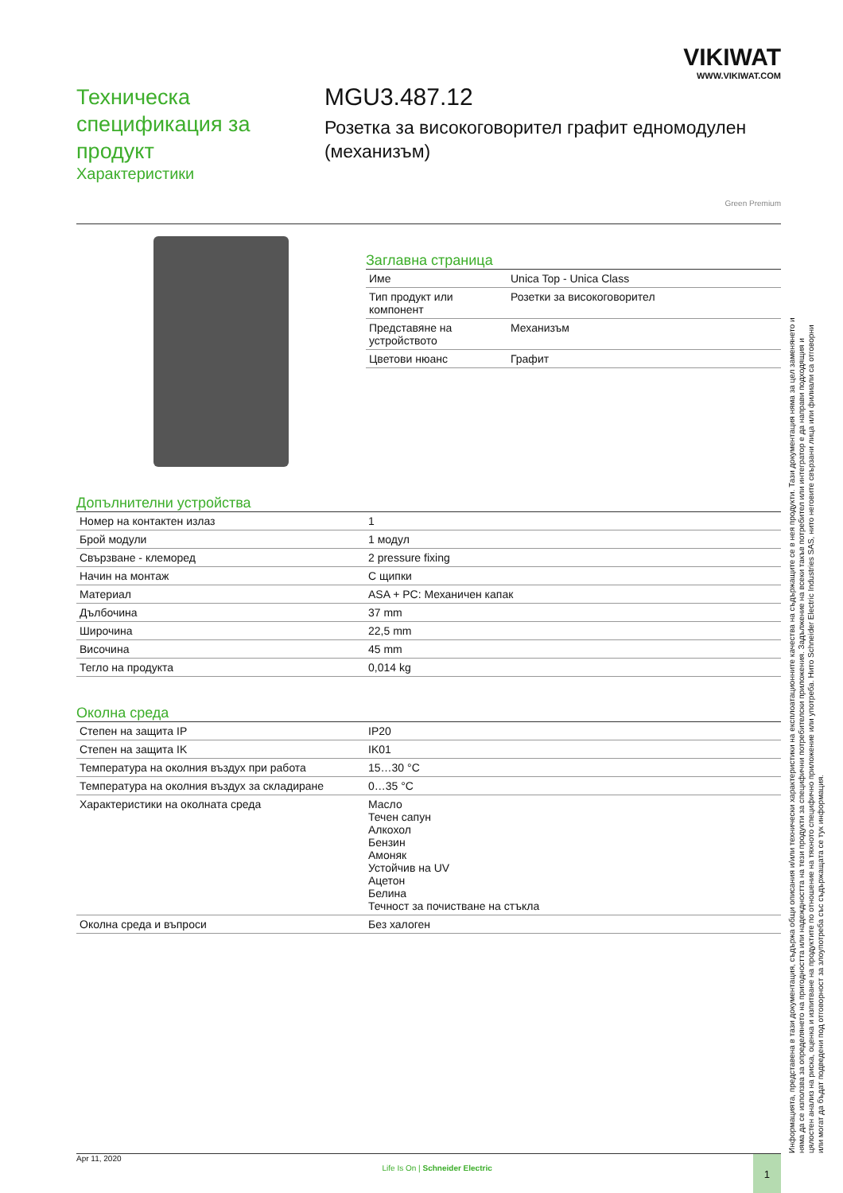VIKIWAT
WWW.VIKIWAT.COM
Техническа спецификация за продукт
Характеристики
MGU3.487.12
Розетка за високоговорител графит едномодулен (механизъм)
Green Premium
Заглавна страница
| Име | Unica Top - Unica Class |
| Тип продукт или компонент | Розетки за високоговорител |
| Представяне на устройството | Механизъм |
| Цветови нюанс | Графит |
Допълнителни устройства
| Номер на контактен излаз | 1 |
| Брой модули | 1 модул |
| Свързване - клеморед | 2 pressure fixing |
| Начин на монтаж | С щипки |
| Материал | ASA + PC: Механичен капак |
| Дълбочина | 37 mm |
| Широчина | 22,5 mm |
| Височина | 45 mm |
| Тегло на продукта | 0,014 kg |
Околна среда
| Степен на защита IP | IP20 |
| Степен на защита IK | IK01 |
| Температура на околния въздух при работа | 15…30 °C |
| Температура на околния въздух за складиране | 0…35 °C |
| Характеристики на околната среда | Масло Течен сапун Алкохол Бензин Амоняк Устойчив на UV Ацетон Белина Течност за почистване на стъкла |
| Околна среда и въпроси | Без халоген |
Apr 11, 2020 Life Is On | Schneider Electric 1
Информацията, представена в тази документация, съдържа общи описания и/или технически характеристики на експлоатационните качества на съдържащите се в нея продукти. Тази документация няма за цел заменянето и няма да се използва за определянето на пригодността или надеждността на тези продукти за специфични потребителски приложения. Задължение на всеки такъв потребител или интегратор е да направи подходящия и цялостен анализ на риска, оценка и изпитване на продуктите по отношение на тяхното специфично приложение или употреба. Нито Schneider Electric Industries SAS, нито неговите свързани лица или филиали са отговорни или могат да бъдат подведени под отговорност за злоупотреба със съдържащата се тук информация.